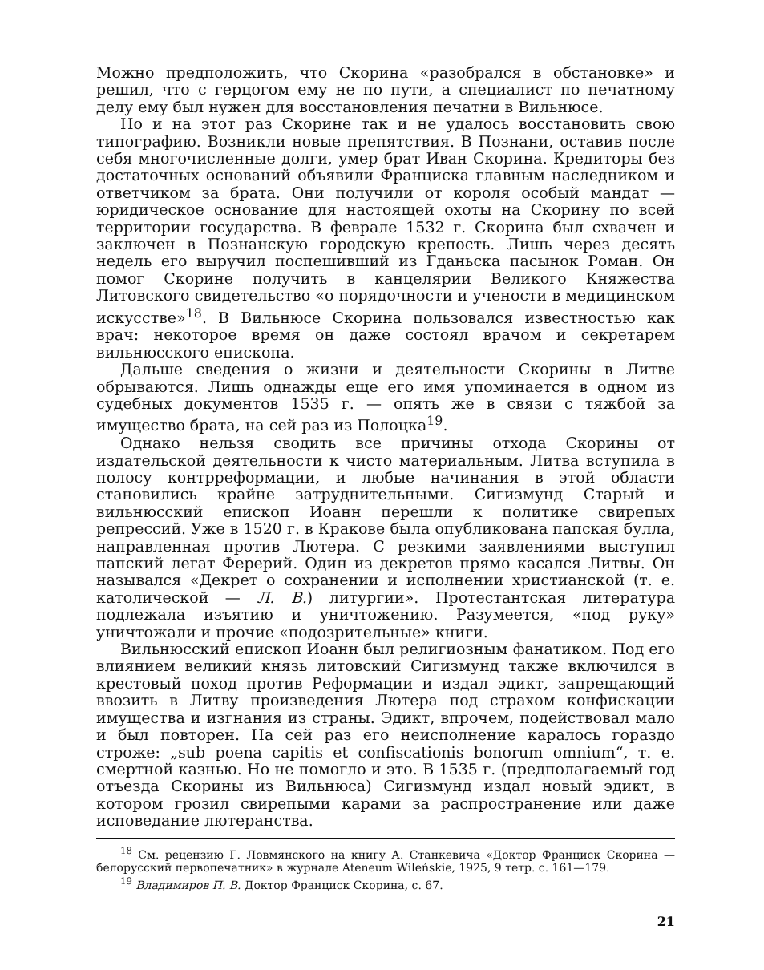Можно предположить, что Скорина «разобрался в обстановке» и решил, что с герцогом ему не по пути, а специалист по печатному делу ему был нужен для восстановления печатни в Вильнюсе.
Но и на этот раз Скорине так и не удалось восстановить свою типографию. Возникли новые препятствия. В Познани, оставив после себя многочисленные долги, умер брат Иван Скорина. Кредиторы без достаточных оснований объявили Франциска главным наследником и ответчиком за брата. Они получили от короля особый мандат — юридическое основание для настоящей охоты на Скорину по всей территории государства. В феврале 1532 г. Скорина был схвачен и заключен в Познанскую городскую крепость. Лишь через десять недель его выручил поспешивший из Гданьска пасынок Роман. Он помог Скорине получить в канцелярии Великого Княжества Литовского свидетельство «о порядочности и учености в медицинском искусстве»<sup>18</sup>. В Вильнюсе Скорина пользовался известностью как врач: некоторое время он даже состоял врачом и секретарем вильнюсского епископа.
Дальше сведения о жизни и деятельности Скорины в Литве обрываются. Лишь однажды еще его имя упоминается в одном из судебных документов 1535 г. — опять же в связи с тяжбой за имущество брата, на сей раз из Полоцка<sup>19</sup>.
Однако нельзя сводить все причины отхода Скорины от издательской деятельности к чисто материальным. Литва вступила в полосу контрреформации, и любые начинания в этой области становились крайне затруднительными. Сигизмунд Старый и вильнюсский епископ Иоанн перешли к политике свирепых репрессий. Уже в 1520 г. в Кракове была опубликована папская булла, направленная против Лютера. С резкими заявлениями выступил папский легат Ферерий. Один из декретов прямо касался Литвы. Он назывался «Декрет о сохранении и исполнении христианской (т. е. католической — Л. В.) литургии». Протестантская литература подлежала изъятию и уничтожению. Разумеется, «под руку» уничтожали и прочие «подозрительные» книги.
Вильнюсский епископ Иоанн был религиозным фанатиком. Под его влиянием великий князь литовский Сигизмунд также включился в крестовый поход против Реформации и издал эдикт, запрещающий ввозить в Литву произведения Лютера под страхом конфискации имущества и изгнания из страны. Эдикт, впрочем, подействовал мало и был повторен. На сей раз его неисполнение каралось гораздо строже: „sub poena capitis et confiscationis bonorum omnium“, т. е. смертной казнью. Но не помогло и это. В 1535 г. (предполагаемый год отъезда Скорины из Вильнюса) Сигизмунд издал новый эдикт, в котором грозил свирепыми карами за распространение или даже исповедание лютеранства.
<sup>18</sup> См. рецензию Г. Ловмянского на книгу А. Станкевича «Доктор Франциск Скорина — белорусский первопечатник» в журнале Ateneum Wileńskie, 1925, 9 тетр. с. 161—179.
<sup>19</sup> Владимиров П. В. Доктор Франциск Скорина, с. 67.
21